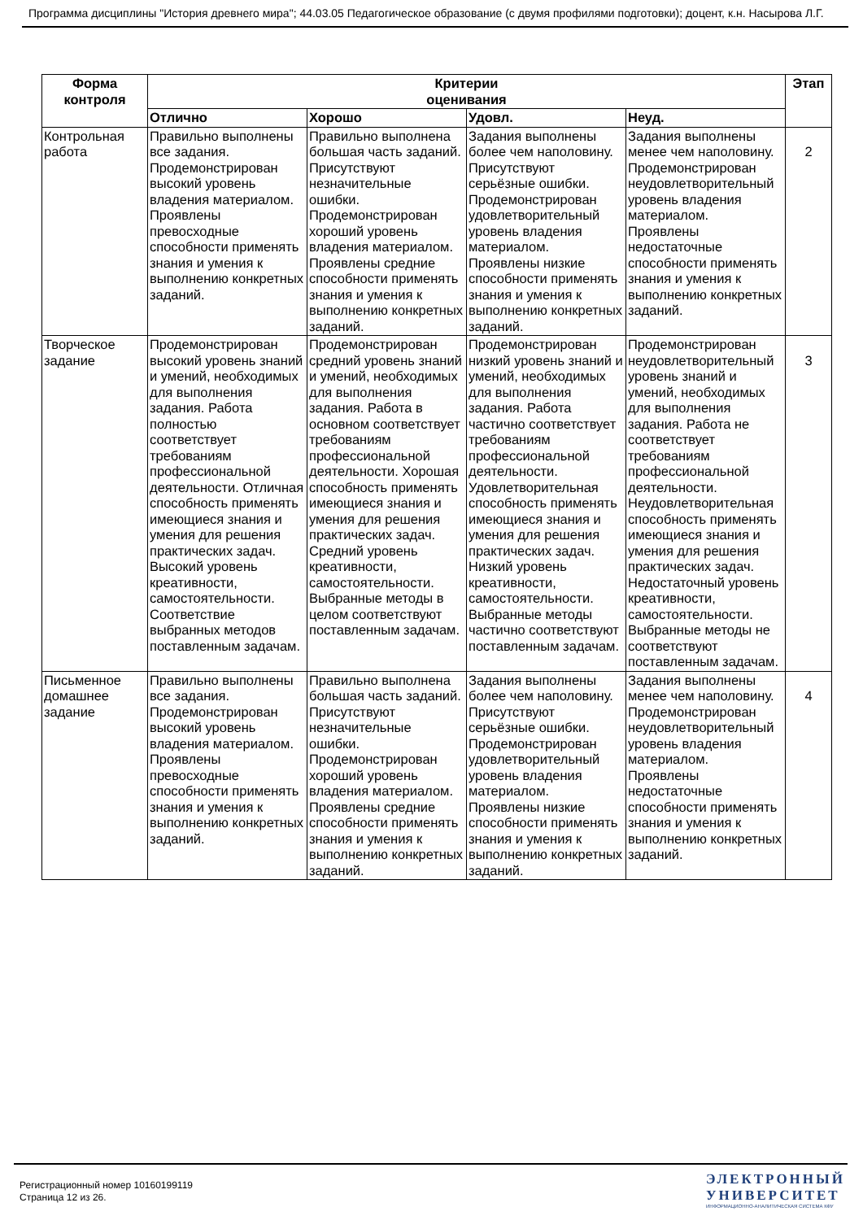Программа дисциплины "История древнего мира"; 44.03.05 Педагогическое образование (с двумя профилями подготовки); доцент, к.н. Насырова Л.Г.
| Форма контроля | Критерии оценивания | | | | Этап |
| --- | --- | --- | --- | --- | --- |
| | Отлично | Хорошо | Удовл. | Неуд. | |
| Контрольная работа | Правильно выполнены все задания. Продемонстрирован высокий уровень владения материалом. Проявлены превосходные способности применять знания и умения к выполнению конкретных заданий. | Правильно выполнена большая часть заданий. Присутствуют незначительные ошибки. Продемонстрирован хороший уровень владения материалом. Проявлены средние способности применять знания и умения к выполнению конкретных заданий. | Задания выполнены более чем наполовину. Присутствуют серьёзные ошибки. Продемонстрирован удовлетворительный уровень владения материалом. Проявлены низкие способности применять знания и умения к выполнению конкретных заданий. | Задания выполнены менее чем наполовину. Продемонстрирован неудовлетворительный уровень владения материалом. Проявлены недостаточные способности применять знания и умения к выполнению конкретных заданий. | 2 |
| Творческое задание | Продемонстрирован высокий уровень знаний и умений, необходимых для выполнения задания. Работа полностью соответствует требованиям профессиональной деятельности. Отличная способность применять имеющиеся знания и умения для решения практических задач. Высокий уровень креативности, самостоятельности. Соответствие выбранных методов поставленным задачам. | Продемонстрирован средний уровень знаний и умений, необходимых для выполнения задания. Работа в основном соответствует требованиям профессиональной деятельности. Хорошая способность применять имеющиеся знания и умения для решения практических задач. Средний уровень креативности, самостоятельности. Выбранные методы в целом соответствуют поставленным задачам. | Продемонстрирован низкий уровень знаний и умений, необходимых для выполнения задания. Работа частично соответствует требованиям профессиональной деятельности. Удовлетворительная способность применять имеющиеся знания и умения для решения практических задач. Низкий уровень креативности, самостоятельности. Выбранные методы частично соответствуют поставленным задачам. | Продемонстрирован неудовлетворительный уровень знаний и умений, необходимых для выполнения задания. Работа не соответствует требованиям профессиональной деятельности. Неудовлетворительная способность применять имеющиеся знания и умения для решения практических задач. Недостаточный уровень креативности, самостоятельности. Выбранные методы не соответствуют поставленным задачам. | 3 |
| Письменное домашнее задание | Правильно выполнены все задания. Продемонстрирован высокий уровень владения материалом. Проявлены превосходные способности применять знания и умения к выполнению конкретных заданий. | Правильно выполнена большая часть заданий. Присутствуют незначительные ошибки. Продемонстрирован хороший уровень владения материалом. Проявлены средние способности применять знания и умения к выполнению конкретных заданий. | Задания выполнены более чем наполовину. Присутствуют серьёзные ошибки. Продемонстрирован удовлетворительный уровень владения материалом. Проявлены низкие способности применять знания и умения к выполнению конкретных заданий. | Задания выполнены менее чем наполовину. Продемонстрирован неудовлетворительный уровень владения материалом. Проявлены недостаточные способности применять знания и умения к выполнению конкретных заданий. | 4 |
Регистрационный номер 10160199119
Страница 12 из 26.
ЭЛЕКТРОННЫЙ
УНИВЕРСИТЕТ
ИНФОРМАЦИОННО-АНАЛИТИЧЕСКАЯ СИСТЕМА КФУ